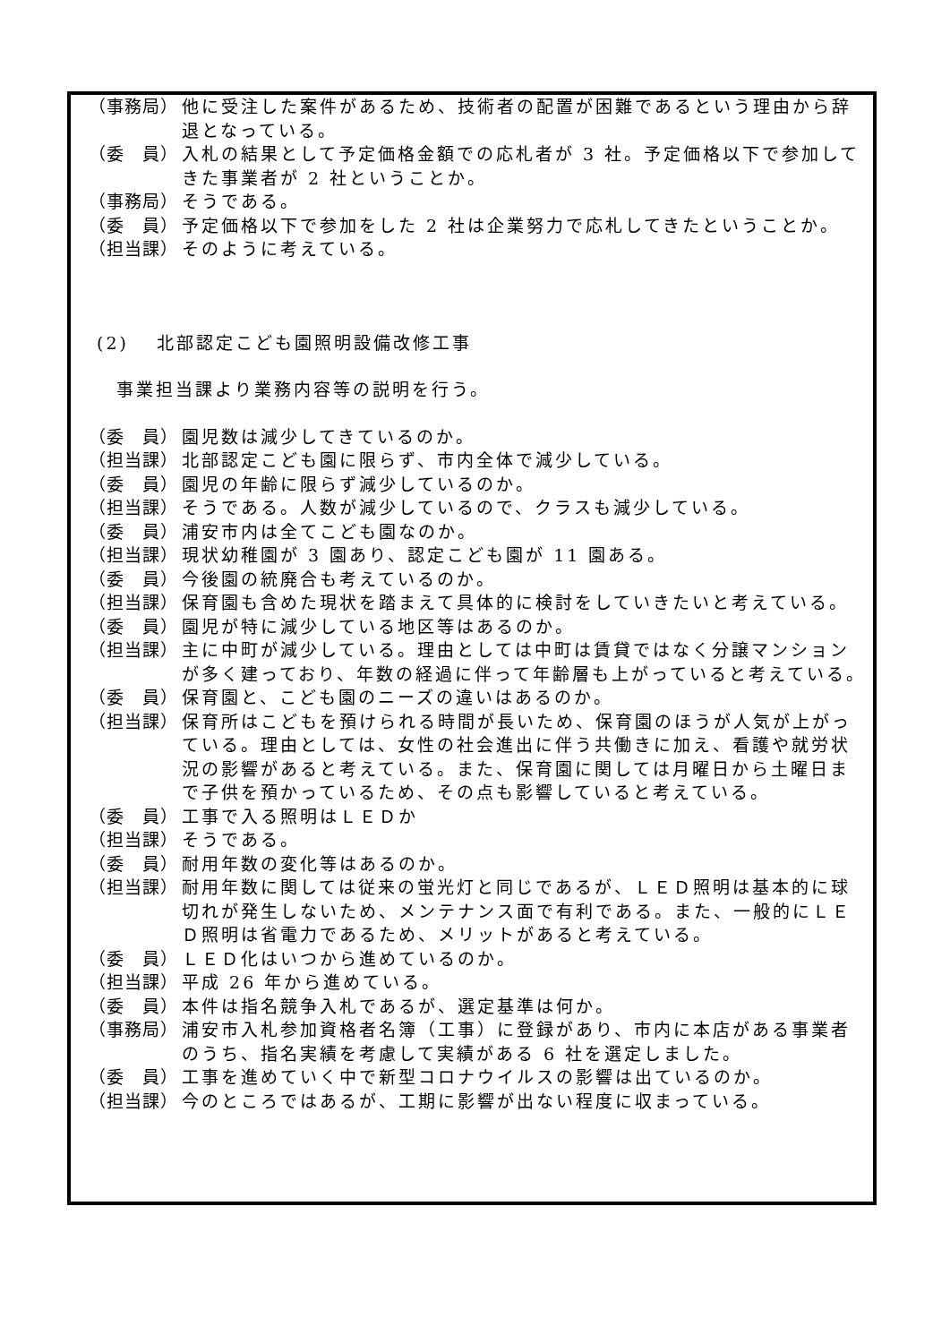（事務局） 他に受注した案件があるため、技術者の配置が困難であるという理由から辞退となっている。
（委　員） 入札の結果として予定価格金額での応札者が 3 社。予定価格以下で参加してきた事業者が 2 社ということか。
（事務局） そうである。
（委　員） 予定価格以下で参加をした 2 社は企業努力で応札してきたということか。
（担当課） そのように考えている。
(2)　 北部認定こども園照明設備改修工事
　 事業担当課より業務内容等の説明を行う。
（委　員） 園児数は減少してきているのか。
（担当課） 北部認定こども園に限らず、市内全体で減少している。
（委　員） 園児の年齢に限らず減少しているのか。
（担当課） そうである。人数が減少しているので、クラスも減少している。
（委　員） 浦安市内は全てこども園なのか。
（担当課） 現状幼稚園が 3 園あり、認定こども園が 11 園ある。
（委　員） 今後園の統廃合も考えているのか。
（担当課） 保育園も含めた現状を踏まえて具体的に検討をしていきたいと考えている。
（委　員） 園児が特に減少している地区等はあるのか。
（担当課） 主に中町が減少している。理由としては中町は賃貸ではなく分譲マンションが多く建っており、年数の経過に伴って年齢層も上がっていると考えている。
（委　員） 保育園と、こども園のニーズの違いはあるのか。
（担当課） 保育所はこどもを預けられる時間が長いため、保育園のほうが人気が上がっている。理由としては、女性の社会進出に伴う共働きに加え、看護や就労状況の影響があると考えている。また、保育園に関しては月曜日から土曜日まで子供を預かっているため、その点も影響していると考えている。
（委　員） 工事で入る照明はＬＥＤか
（担当課） そうである。
（委　員） 耐用年数の変化等はあるのか。
（担当課） 耐用年数に関しては従来の蛍光灯と同じであるが、ＬＥＤ照明は基本的に球切れが発生しないため、メンテナンス面で有利である。また、一般的にＬＥＤ照明は省電力であるため、メリットがあると考えている。
（委　員） ＬＥＤ化はいつから進めているのか。
（担当課） 平成 26 年から進めている。
（委　員） 本件は指名競争入札であるが、選定基準は何か。
（事務局） 浦安市入札参加資格者名簿（工事）に登録があり、市内に本店がある事業者のうち、指名実績を考慮して実績がある 6 社を選定しました。
（委　員） 工事を進めていく中で新型コロナウイルスの影響は出ているのか。
（担当課） 今のところではあるが、工期に影響が出ない程度に収まっている。